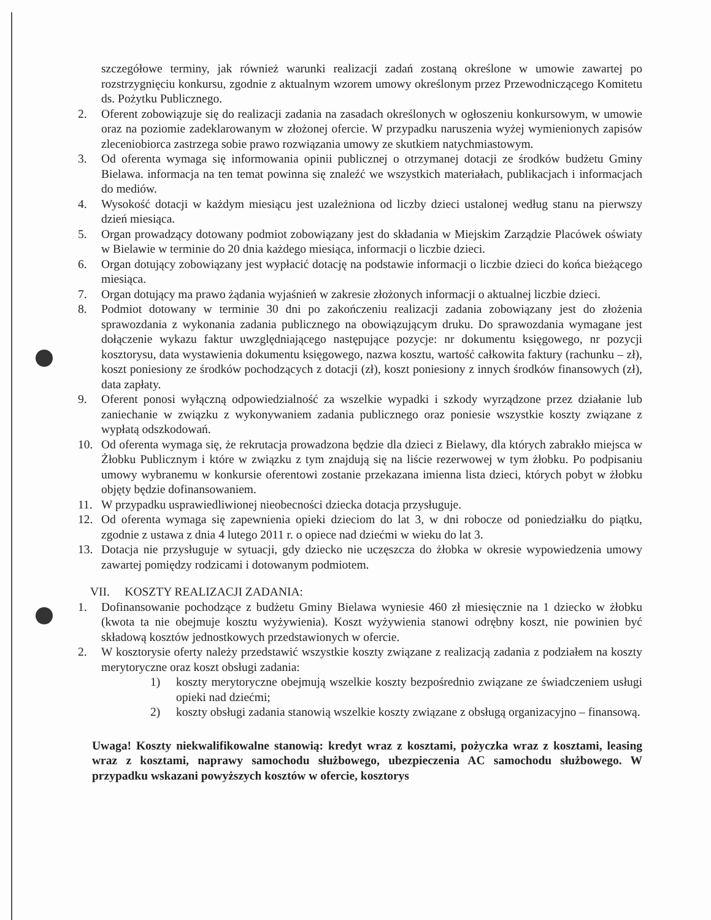szczegółowe terminy, jak również warunki realizacji zadań zostaną określone w umowie zawartej po rozstrzygnięciu konkursu, zgodnie z aktualnym wzorem umowy określonym przez Przewodniczącego Komitetu ds. Pożytku Publicznego.
2. Oferent zobowiązuje się do realizacji zadania na zasadach określonych w ogłoszeniu konkursowym, w umowie oraz na poziomie zadeklarowanym w złożonej ofercie. W przypadku naruszenia wyżej wymienionych zapisów zleceniobiorca zastrzega sobie prawo rozwiązania umowy ze skutkiem natychmiastowym.
3. Od oferenta wymaga się informowania opinii publicznej o otrzymanej dotacji ze środków budżetu Gminy Bielawa. informacja na ten temat powinna się znaleźć we wszystkich materiałach, publikacjach i informacjach do mediów.
4. Wysokość dotacji w każdym miesiącu jest uzależniona od liczby dzieci ustalonej według stanu na pierwszy dzień miesiąca.
5. Organ prowadzący dotowany podmiot zobowiązany jest do składania w Miejskim Zarządzie Placówek oświaty w Bielawie w terminie do 20 dnia każdego miesiąca, informacji o liczbie dzieci.
6. Organ dotujący zobowiązany jest wypłacić dotację na podstawie informacji o liczbie dzieci do końca bieżącego miesiąca.
7. Organ dotujący ma prawo żądania wyjaśnień w zakresie złożonych informacji o aktualnej liczbie dzieci.
8. Podmiot dotowany w terminie 30 dni po zakończeniu realizacji zadania zobowiązany jest do złożenia sprawozdania z wykonania zadania publicznego na obowiązującym druku. Do sprawozdania wymagane jest dołączenie wykazu faktur uwzględniającego następujące pozycje: nr dokumentu księgowego, nr pozycji kosztorysu, data wystawienia dokumentu księgowego, nazwa kosztu, wartość całkowita faktury (rachunku – zł), koszt poniesiony ze środków pochodzących z dotacji (zł), koszt poniesiony z innych środków finansowych (zł), data zapłaty.
9. Oferent ponosi wyłączną odpowiedzialność za wszelkie wypadki i szkody wyrządzone przez działanie lub zaniechanie w związku z wykonywaniem zadania publicznego oraz poniesie wszystkie koszty związane z wypłatą odszkodowań.
10. Od oferenta wymaga się, że rekrutacja prowadzona będzie dla dzieci z Bielawy, dla których zabrakło miejsca w Żłobku Publicznym i które w związku z tym znajdują się na liście rezerwowej w tym żłobku. Po podpisaniu umowy wybranemu w konkursie oferentowi zostanie przekazana imienna lista dzieci, których pobyt w żłobku objęty będzie dofinansowaniem.
11. W przypadku usprawiedliwionej nieobecności dziecka dotacja przysługuje.
12. Od oferenta wymaga się zapewnienia opieki dzieciom do lat 3, w dni robocze od poniedziałku do piątku, zgodnie z ustawa z dnia 4 lutego 2011 r. o opiece nad dziećmi w wieku do lat 3.
13. Dotacja nie przysługuje w sytuacji, gdy dziecko nie uczęszcza do żłobka w okresie wypowiedzenia umowy zawartej pomiędzy rodzicami i dotowanym podmiotem.
VII. KOSZTY REALIZACJI ZADANIA:
1. Dofinansowanie pochodzące z budżetu Gminy Bielawa wyniesie 460 zł miesięcznie na 1 dziecko w żłobku (kwota ta nie obejmuje kosztu wyżywienia). Koszt wyżywienia stanowi odrębny koszt, nie powinien być składową kosztów jednostkowych przedstawionych w ofercie.
2. W kosztorysie oferty należy przedstawić wszystkie koszty związane z realizacją zadania z podziałem na koszty merytoryczne oraz koszt obsługi zadania:
1) koszty merytoryczne obejmują wszelkie koszty bezpośrednio związane ze świadczeniem usługi opieki nad dziećmi;
2) koszty obsługi zadania stanowią wszelkie koszty związane z obsługą organizacyjno – finansową.
Uwaga! Koszty niekwalifikowalne stanowią: kredyt wraz z kosztami, pożyczka wraz z kosztami, leasing wraz z kosztami, naprawy samochodu służbowego, ubezpieczenia AC samochodu służbowego. W przypadku wskazani powyższych kosztów w ofercie, kosztorys